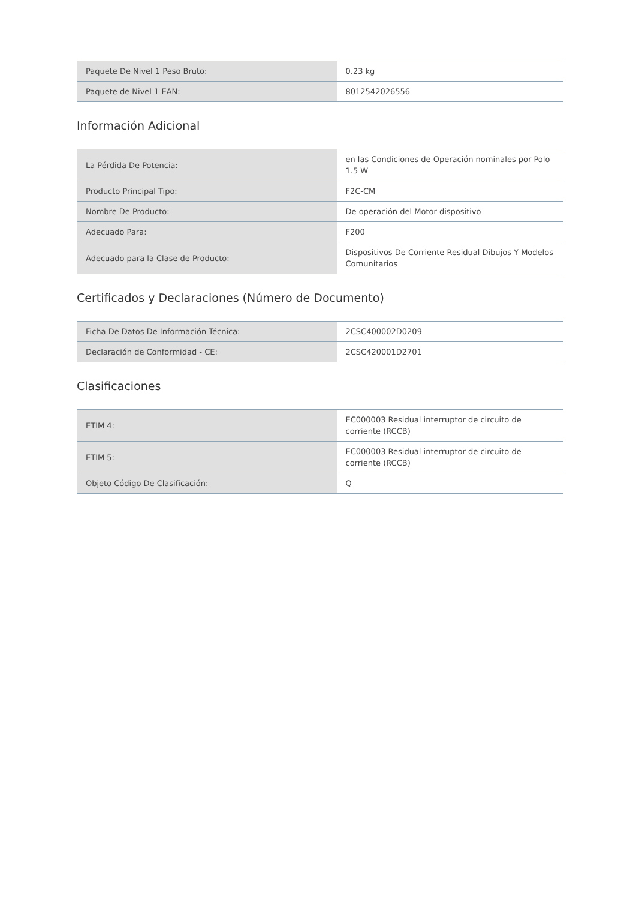| Paquete De Nivel 1 Peso Bruto: | 0.23 kg |
| Paquete de Nivel 1 EAN: | 8012542026556 |
Información Adicional
| La Pérdida De Potencia: | en las Condiciones de Operación nominales por Polo 1.5 W |
| Producto Principal Tipo: | F2C-CM |
| Nombre De Producto: | De operación del Motor dispositivo |
| Adecuado Para: | F200 |
| Adecuado para la Clase de Producto: | Dispositivos De Corriente Residual Dibujos Y Modelos Comunitarios |
Certificados y Declaraciones (Número de Documento)
| Ficha De Datos De Información Técnica: | 2CSC400002D0209 |
| Declaración de Conformidad - CE: | 2CSC420001D2701 |
Clasificaciones
| ETIM 4: | EC000003 Residual interruptor de circuito de corriente (RCCB) |
| ETIM 5: | EC000003 Residual interruptor de circuito de corriente (RCCB) |
| Objeto Código De Clasificación: | Q |